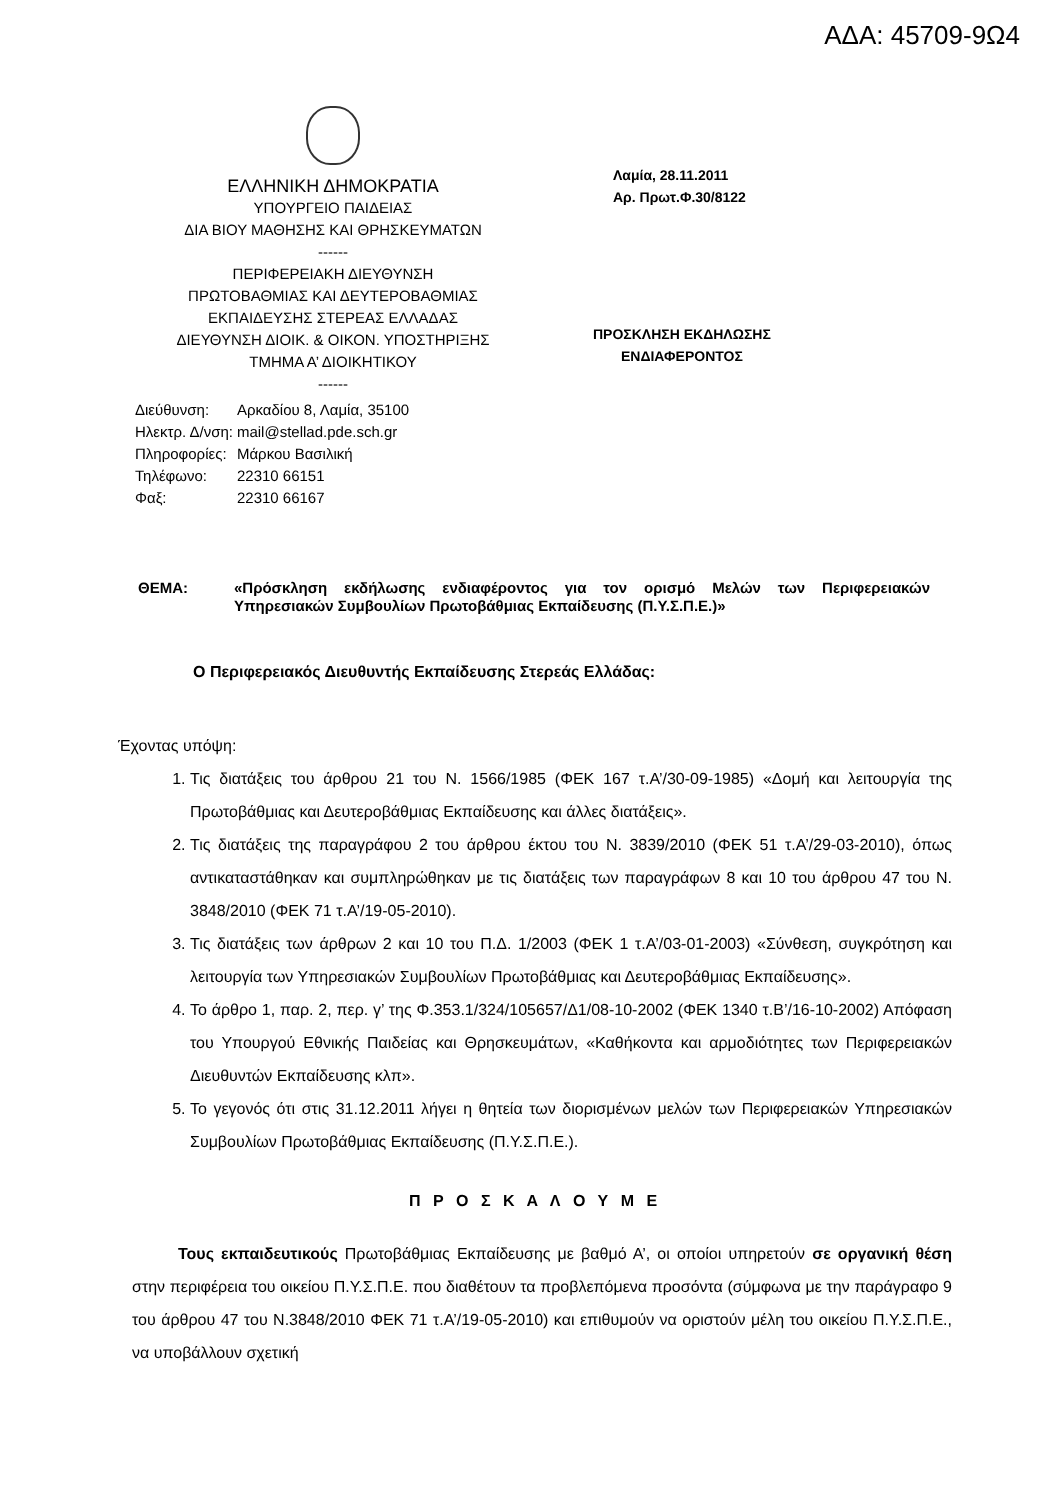ΑΔΑ: 45709-9Ω4
ΕΛΛΗΝΙΚΗ ΔΗΜΟΚΡΑΤΙΑ
ΥΠΟΥΡΓΕΙΟ ΠΑΙΔΕΙΑΣ
ΔΙΑ ΒΙΟΥ ΜΑΘΗΣΗΣ ΚΑΙ ΘΡΗΣΚΕΥΜΑΤΩΝ
------
ΠΕΡΙΦΕΡΕΙΑΚΗ ΔΙΕΥΘΥΝΣΗ
ΠΡΩΤΟΒΑΘΜΙΑΣ ΚΑΙ ΔΕΥΤΕΡΟΒΑΘΜΙΑΣ
ΕΚΠΑΙΔΕΥΣΗΣ ΣΤΕΡΕΑΣ ΕΛΛΑΔΑΣ
ΔΙΕΥΘΥΝΣΗ ΔΙΟΙΚ. & ΟΙΚΟΝ. ΥΠΟΣΤΗΡΙΞΗΣ
ΤΜΗΜΑ Α’ ΔΙΟΙΚΗΤΙΚΟΥ
------
| Διεύθυνση: | Αρκαδίου 8, Λαμία, 35100 |
| Ηλεκτρ. Δ/νση: | mail@stellad.pde.sch.gr |
| Πληροφορίες: | Μάρκου Βασιλική |
| Τηλέφωνο: | 22310 66151 |
| Φαξ: | 22310 66167 |
Λαμία, 28.11.2011
Αρ. Πρωτ.Φ.30/8122
ΠΡΟΣΚΛΗΣΗ ΕΚΔΗΛΩΣΗΣ
ΕΝΔΙΑΦΕΡΟΝΤΟΣ
ΘΕΜΑ:
«Πρόσκληση εκδήλωσης ενδιαφέροντος για τον ορισμό Μελών των Περιφερειακών Υπηρεσιακών Συμβουλίων Πρωτοβάθμιας Εκπαίδευσης (Π.Υ.Σ.Π.Ε.)»
Ο Περιφερειακός Διευθυντής Εκπαίδευσης Στερεάς Ελλάδας:
Έχοντας υπόψη:
1. Τις διατάξεις του άρθρου 21 του Ν. 1566/1985 (ΦΕΚ 167 τ.Α’/30-09-1985) «Δομή και λειτουργία της Πρωτοβάθμιας και Δευτεροβάθμιας Εκπαίδευσης και άλλες διατάξεις».
2. Τις διατάξεις της παραγράφου 2 του άρθρου έκτου του Ν. 3839/2010 (ΦΕΚ 51 τ.Α’/29-03-2010), όπως αντικαταστάθηκαν και συμπληρώθηκαν με τις διατάξεις των παραγράφων 8 και 10 του άρθρου 47 του Ν. 3848/2010 (ΦΕΚ 71 τ.Α’/19-05-2010).
3. Τις διατάξεις των άρθρων 2 και 10 του Π.Δ. 1/2003 (ΦΕΚ 1 τ.Α’/03-01-2003) «Σύνθεση, συγκρότηση και λειτουργία των Υπηρεσιακών Συμβουλίων Πρωτοβάθμιας και Δευτεροβάθμιας Εκπαίδευσης».
4. Το άρθρο 1, παρ. 2, περ. γ’ της Φ.353.1/324/105657/Δ1/08-10-2002 (ΦΕΚ 1340 τ.Β’/16-10-2002) Απόφαση του Υπουργού Εθνικής Παιδείας και Θρησκευμάτων, «Καθήκοντα και αρμοδιότητες των Περιφερειακών Διευθυντών Εκπαίδευσης κλπ».
5. Το γεγονός ότι στις 31.12.2011 λήγει η θητεία των διορισμένων μελών των Περιφερειακών Υπηρεσιακών Συμβουλίων Πρωτοβάθμιας Εκπαίδευσης (Π.Υ.Σ.Π.Ε.).
Π Ρ Ο Σ Κ Α Λ Ο Υ Μ Ε
Τους εκπαιδευτικούς Πρωτοβάθμιας Εκπαίδευσης με βαθμό Α’, οι οποίοι υπηρετούν σε οργανική θέση στην περιφέρεια του οικείου Π.Υ.Σ.Π.Ε. που διαθέτουν τα προβλεπόμενα προσόντα (σύμφωνα με την παράγραφο 9 του άρθρου 47 του Ν.3848/2010 ΦΕΚ 71 τ.Α’/19-05-2010) και επιθυμούν να οριστούν μέλη του οικείου Π.Υ.Σ.Π.Ε., να υποβάλλουν σχετική